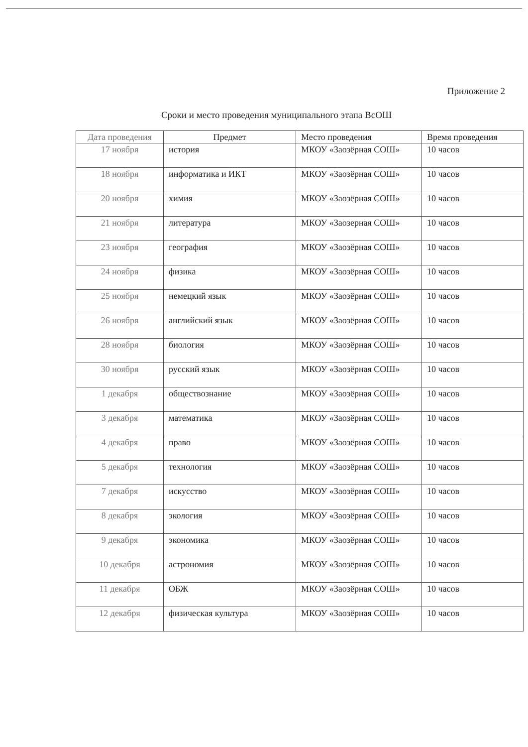Приложение 2
Сроки и место проведения муниципального этапа ВсОШ
| Дата проведения | Предмет | Место проведения | Время проведения |
| --- | --- | --- | --- |
| 17 ноября | история | МКОУ «Заозёрная СОШ» | 10 часов |
| 18 ноября | информатика и ИКТ | МКОУ «Заозёрная СОШ» | 10 часов |
| 20 ноября | химия | МКОУ «Заозёрная СОШ» | 10 часов |
| 21 ноября | литература | МКОУ «Заозерная СОШ» | 10 часов |
| 23 ноября | география | МКОУ «Заозёрная СОШ» | 10 часов |
| 24 ноября | физика | МКОУ «Заозёрная СОШ» | 10 часов |
| 25 ноября | немецкий язык | МКОУ «Заозёрная СОШ» | 10 часов |
| 26 ноября | английский язык | МКОУ «Заозёрная СОШ» | 10 часов |
| 28 ноября | биология | МКОУ «Заозёрная СОШ» | 10 часов |
| 30 ноября | русский язык | МКОУ «Заозёрная СОШ» | 10 часов |
| 1 декабря | обществознание | МКОУ «Заозёрная СОШ» | 10 часов |
| 3 декабря | математика | МКОУ «Заозёрная СОШ» | 10 часов |
| 4 декабря | право | МКОУ «Заозёрная СОШ» | 10 часов |
| 5 декабря | технология | МКОУ «Заозёрная СОШ» | 10 часов |
| 7 декабря | искусство | МКОУ «Заозёрная СОШ» | 10 часов |
| 8 декабря | экология | МКОУ «Заозёрная СОШ» | 10 часов |
| 9 декабря | экономика | МКОУ «Заозёрная СОШ» | 10 часов |
| 10 декабря | астрономия | МКОУ «Заозёрная СОШ» | 10 часов |
| 11 декабря | ОБЖ | МКОУ «Заозёрная СОШ» | 10 часов |
| 12 декабря | физическая культура | МКОУ «Заозёрная СОШ» | 10 часов |